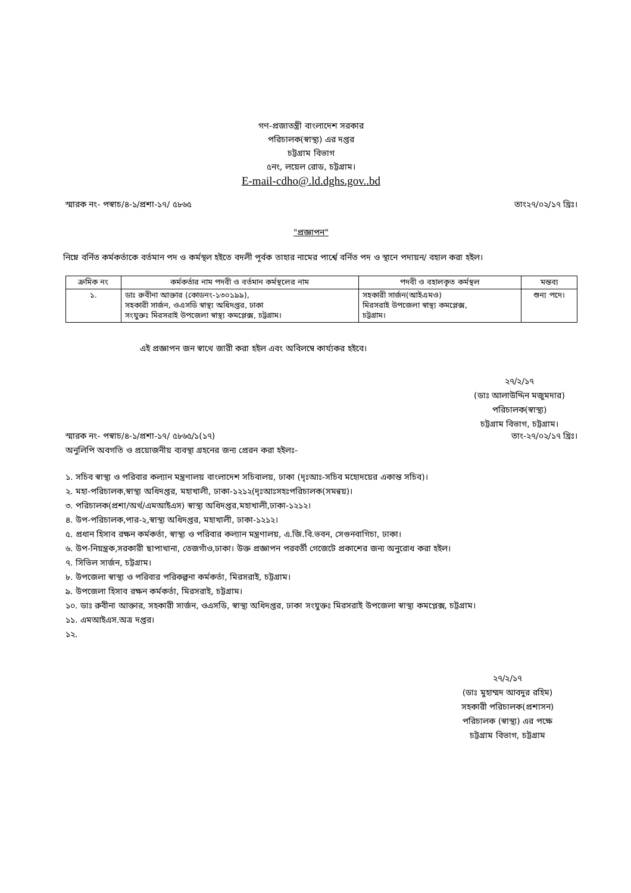গণ-প্রজাতন্ত্রী বাংলাদেশ সরকার
পরিচালক(স্বাস্থ্য) এর দপ্তর
চট্টগ্রাম বিভাগ
৫নং, লয়েল রোড, চট্টগ্রাম।
E-mail-cdho@.ld.dghs.gov..bd
স্মারক নং- পস্বাচ/৪-১/প্রশা-১৭/ ৫৮৬৫ তাং২৭/০২/১৭ খ্রিঃ।
"প্রজ্ঞাপন"
নিম্নে বর্নিত কর্মকর্তাকে বর্তমান পদ ও কর্মস্থল হইতে বদলী পূর্বক তাহার নামের পার্শ্বে বর্নিত পদ ও স্থানে পদায়ন/ বহাল করা হইল।
| ক্রমিক নং | কর্মকর্তার নাম পদবী ও বর্তমান কর্মস্থলের নাম | পদবী ও বহালকৃত কর্মস্থল | মন্তব্য |
| --- | --- | --- | --- |
| ১. | ডাঃ রুবীনা আক্তার (কোডনং-১৩০১৯৯), সহকারী সার্জন, ওএসডি স্বাস্থ্য অধিদপ্তর, ঢাকা সংযুক্তঃ মিরসরাই উপজেলা স্বাস্থ্য কমপ্লেক্স, চট্টগ্রাম। | সহকারী সার্জন(আইএমও) মিরসরাই উপজেলা স্বাস্থ্য কমপ্লেক্স, চট্টগ্রাম। | শুন্য পদে। |
এই প্রজ্ঞাপন জন স্বাথে জারী করা হইল এবং অবিলম্বে কার্য্যকর হইবে।
২৭/২/১৭
(ডাঃ আলাউদ্দিন মজুমদার)
পরিচালক(স্বাস্থ্য)
চট্টগ্রাম বিভাগ, চট্টগ্রাম।
স্মারক নং- পস্বাচ/৪-১/প্রশা-১৭/ ৫৮৬৫/১(১৭) তাং-২৭/০২/১৭ খ্রিঃ।
অনুলিপি অবগতি ও প্রয়োজনীয় ব্যবস্থা গ্রহনের জন্য প্রেরন করা হইলঃ-
১. সচিব স্বাস্থ্য ও পরিবার কল্যান মন্ত্রণালয় বাংলাদেশ সচিবালয়, ঢাকা (দৃঃআঃ-সচিব মহোদয়ের একান্ত সচিব)।
২. মহা-পরিচালক,স্বাস্থ্য অধিদপ্তর, মহাখালী, ঢাকা-১২১২(দৃঃআঃসহঃপরিচালক(সমন্বয়)।
৩. পরিচালক(প্রশা/অর্থ/এমআইএস) স্বাস্থ্য অধিদপ্তর,মহাখালী,ঢাকা-১২১২।
৪. উপ-পরিচালক,পার-২,স্বাস্থ্য অধিদপ্তর, মহাখালী, ঢাকা-১২১২।
৫. প্রধান হিসাব রক্ষন কর্মকর্তা, স্বাস্থ্য ও পরিবার কল্যান মন্ত্রণালয়, এ.জি.বি.ভবন, সেগুনবাগিচা, ঢাকা।
৬. উপ-নিয়ন্ত্রক,সরকারী ছাপাখানা, তেজগাঁও,ঢাকা। উক্ত প্রজ্ঞাপন পরবর্তী গেজেটে প্রকাশের জন্য অনুরোধ করা হইল।
৭. সিভিল সার্জন, চট্টগ্রাম।
৮. উপজেলা স্বাস্থ্য ও পরিবার পরিকল্পনা কর্মকর্তা, মিরসরাই, চট্টগ্রাম।
৯. উপজেলা হিসাব রক্ষন কর্মকর্তা, মিরসরাই, চট্টগ্রাম।
১০. ডাঃ রুবীনা আক্তার, সহকারী সার্জন, ওএসডি, স্বাস্থ্য অধিদপ্তর, ঢাকা সংযুক্তঃ মিরসরাই উপজেলা স্বাস্থ্য কমপ্লেক্স, চট্টগ্রাম।
১১. এমআইএস.অত্র দপ্তর।
১২.
২৭/২/১৭
(ডাঃ মুহাম্মদ আবদুর রহিম)
সহকারী পরিচালক(প্রশাসন)
পরিচালক (স্বাস্থ্য) এর পক্ষে
চট্টগ্রাম বিভাগ, চট্টগ্রাম